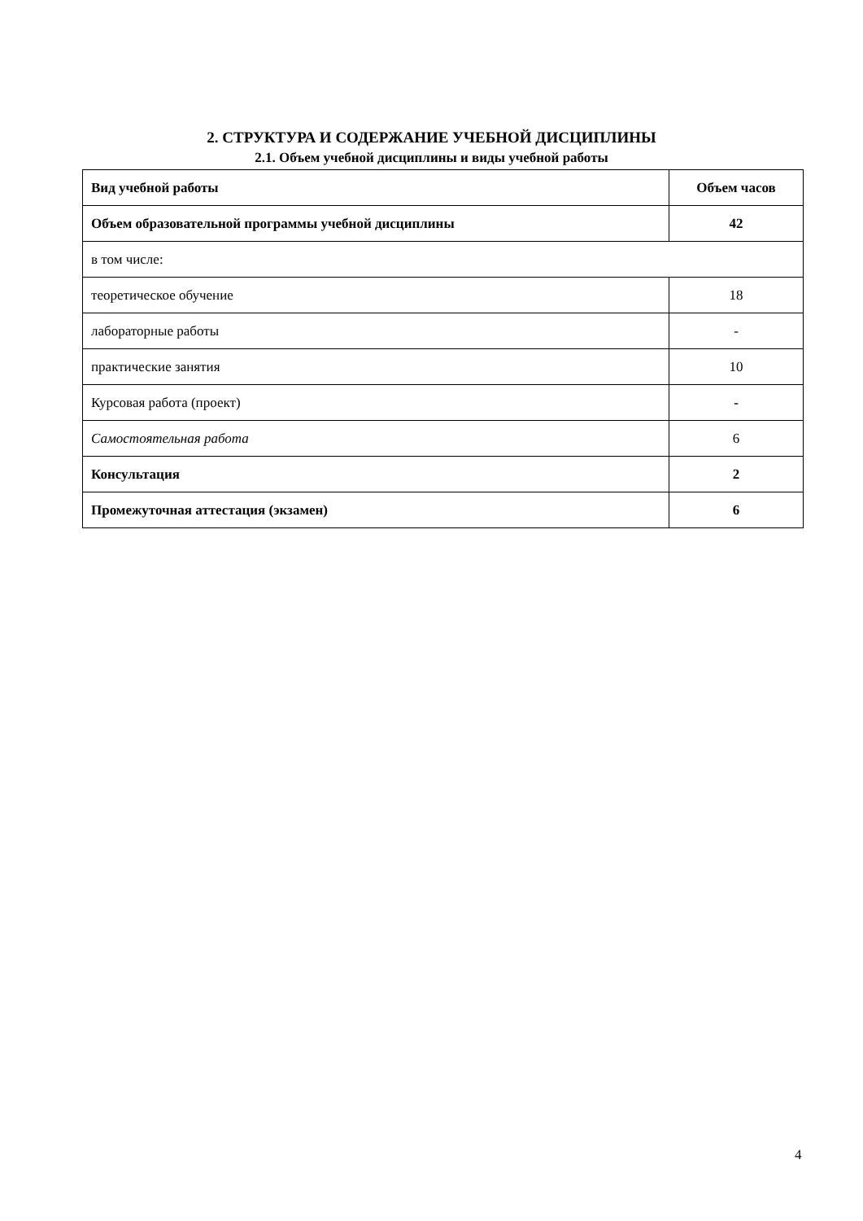2. СТРУКТУРА И СОДЕРЖАНИЕ УЧЕБНОЙ ДИСЦИПЛИНЫ
2.1. Объем учебной дисциплины и виды учебной работы
| Вид учебной работы | Объем часов |
| --- | --- |
| Объем образовательной программы учебной дисциплины | 42 |
| в том числе: | |
| теоретическое обучение | 18 |
| лабораторные работы | - |
| практические занятия | 10 |
| Курсовая работа (проект) | - |
| Самостоятельная работа | 6 |
| Консультация | 2 |
| Промежуточная аттестация (экзамен) | 6 |
4